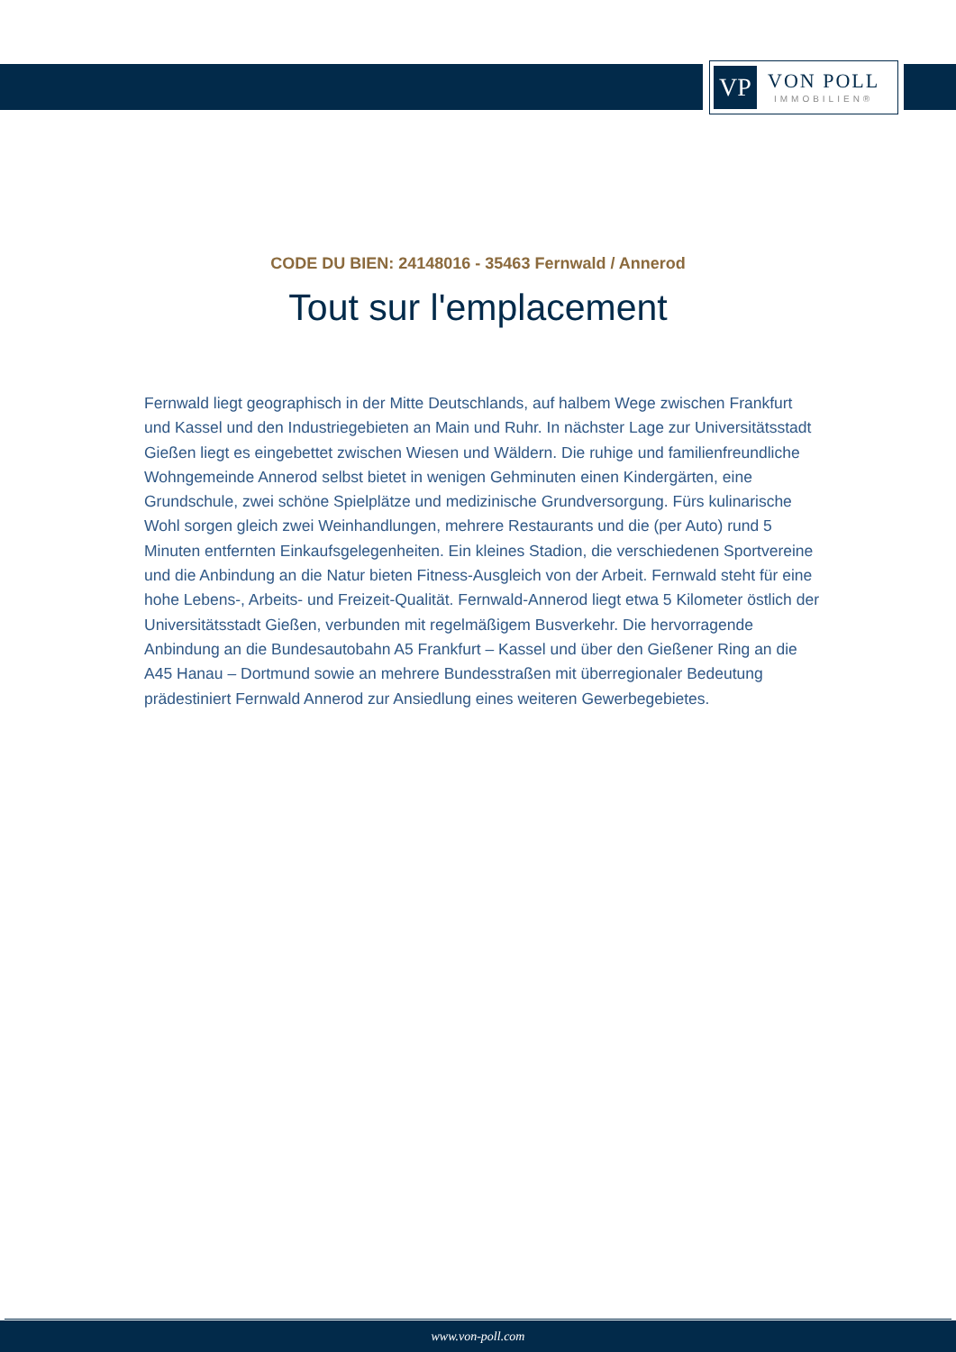VP
VON POLL
IMMOBILIEN®
CODE DU BIEN: 24148016 - 35463 Fernwald / Annerod
Tout sur l'emplacement
Fernwald liegt geographisch in der Mitte Deutschlands, auf halbem Wege zwischen Frankfurt und Kassel und den Industriegebieten an Main und Ruhr. In nächster Lage zur Universitätsstadt Gießen liegt es eingebettet zwischen Wiesen und Wäldern. Die ruhige und familienfreundliche Wohngemeinde Annerod selbst bietet in wenigen Gehminuten einen Kindergärten, eine Grundschule, zwei schöne Spielplätze und medizinische Grundversorgung. Fürs kulinarische Wohl sorgen gleich zwei Weinhandlungen, mehrere Restaurants und die (per Auto) rund 5 Minuten entfernten Einkaufsgelegenheiten. Ein kleines Stadion, die verschiedenen Sportvereine und die Anbindung an die Natur bieten Fitness-Ausgleich von der Arbeit. Fernwald steht für eine hohe Lebens-, Arbeits- und Freizeit-Qualität. Fernwald-Annerod liegt etwa 5 Kilometer östlich der Universitätsstadt Gießen, verbunden mit regelmäßigem Busverkehr. Die hervorragende Anbindung an die Bundesautobahn A5 Frankfurt – Kassel und über den Gießener Ring an die A45 Hanau – Dortmund sowie an mehrere Bundesstraßen mit überregionaler Bedeutung prädestiniert Fernwald Annerod zur Ansiedlung eines weiteren Gewerbegebietes.
www.von-poll.com